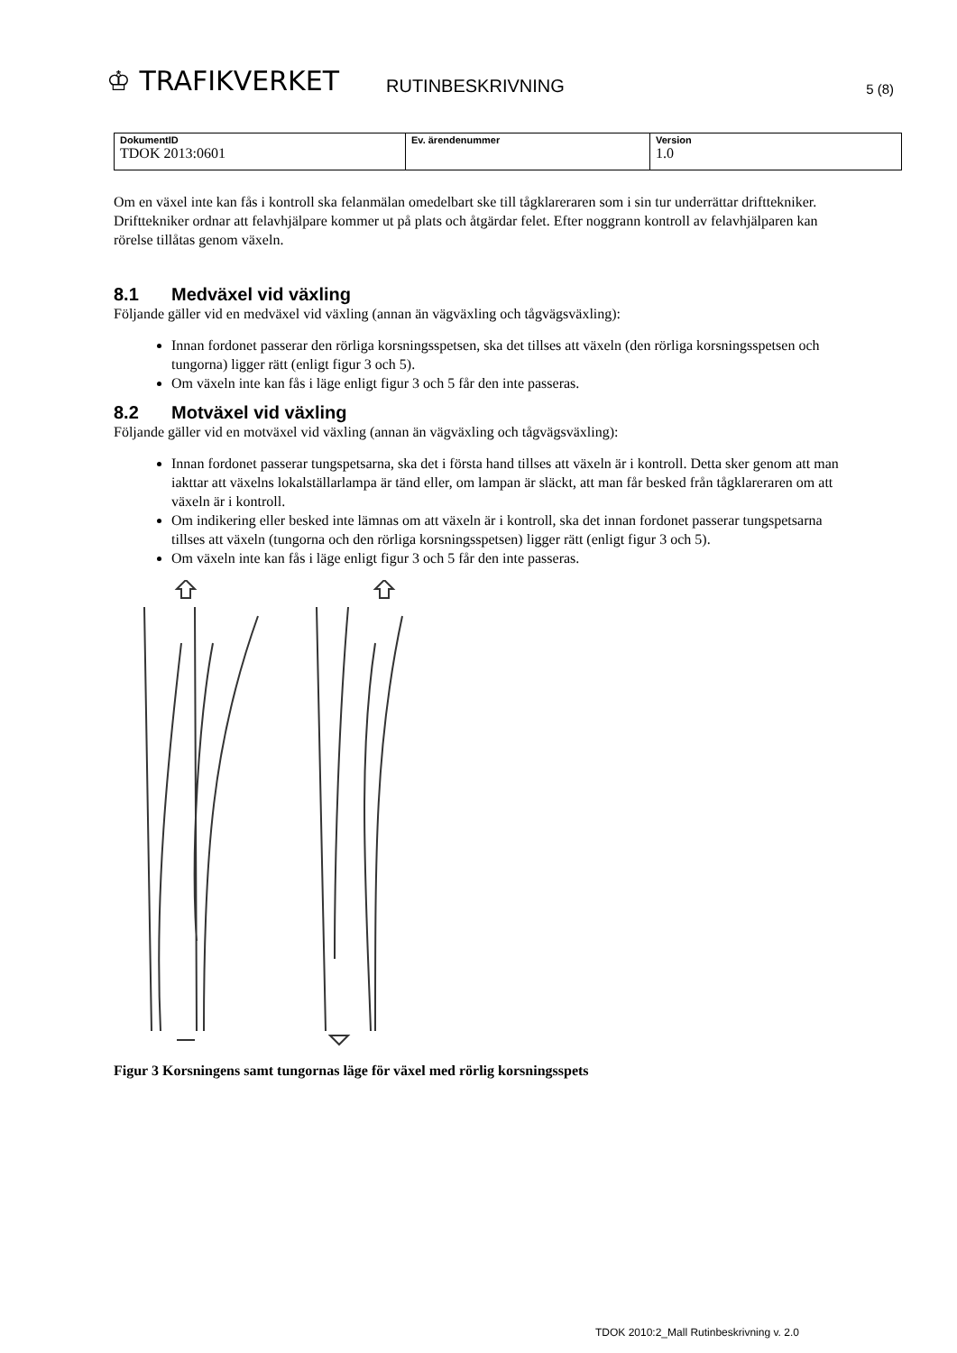♔ TRAFIKVERKET
RUTINBESKRIVNING
5 (8)
| DokumentID TDOK 2013:0601 | Ev. ärendenummer | Version 1.0 |
Om en växel inte kan fås i kontroll ska felanmälan omedelbart ske till tågklareraren som i sin tur underrättar drifttekniker. Drifttekniker ordnar att felavhjälpare kommer ut på plats och åtgärdar felet. Efter noggrann kontroll av felavhjälparen kan rörelse tillåtas genom växeln.
8.1 Medväxel vid växling
Följande gäller vid en medväxel vid växling (annan än vägväxling och tågvägsväxling):
Innan fordonet passerar den rörliga korsningsspetsen, ska det tillses att växeln (den rörliga korsningsspetsen och tungorna) ligger rätt (enligt figur 3 och 5).
Om växeln inte kan fås i läge enligt figur 3 och 5 får den inte passeras.
8.2 Motväxel vid växling
Följande gäller vid en motväxel vid växling (annan än vägväxling och tågvägsväxling):
Innan fordonet passerar tungspetsarna, ska det i första hand tillses att växeln är i kontroll. Detta sker genom att man iakttar att växelns lokalställarlampa är tänd eller, om lampan är släckt, att man får besked från tågklareraren om att växeln är i kontroll.
Om indikering eller besked inte lämnas om att växeln är i kontroll, ska det innan fordonet passerar tungspetsarna tillses att växeln (tungorna och den rörliga korsningsspetsen) ligger rätt (enligt figur 3 och 5).
Om växeln inte kan fås i läge enligt figur 3 och 5 får den inte passeras.
Figur 3 Korsningens samt tungornas läge för växel med rörlig korsningsspets
TDOK 2010:2_Mall Rutinbeskrivning v. 2.0